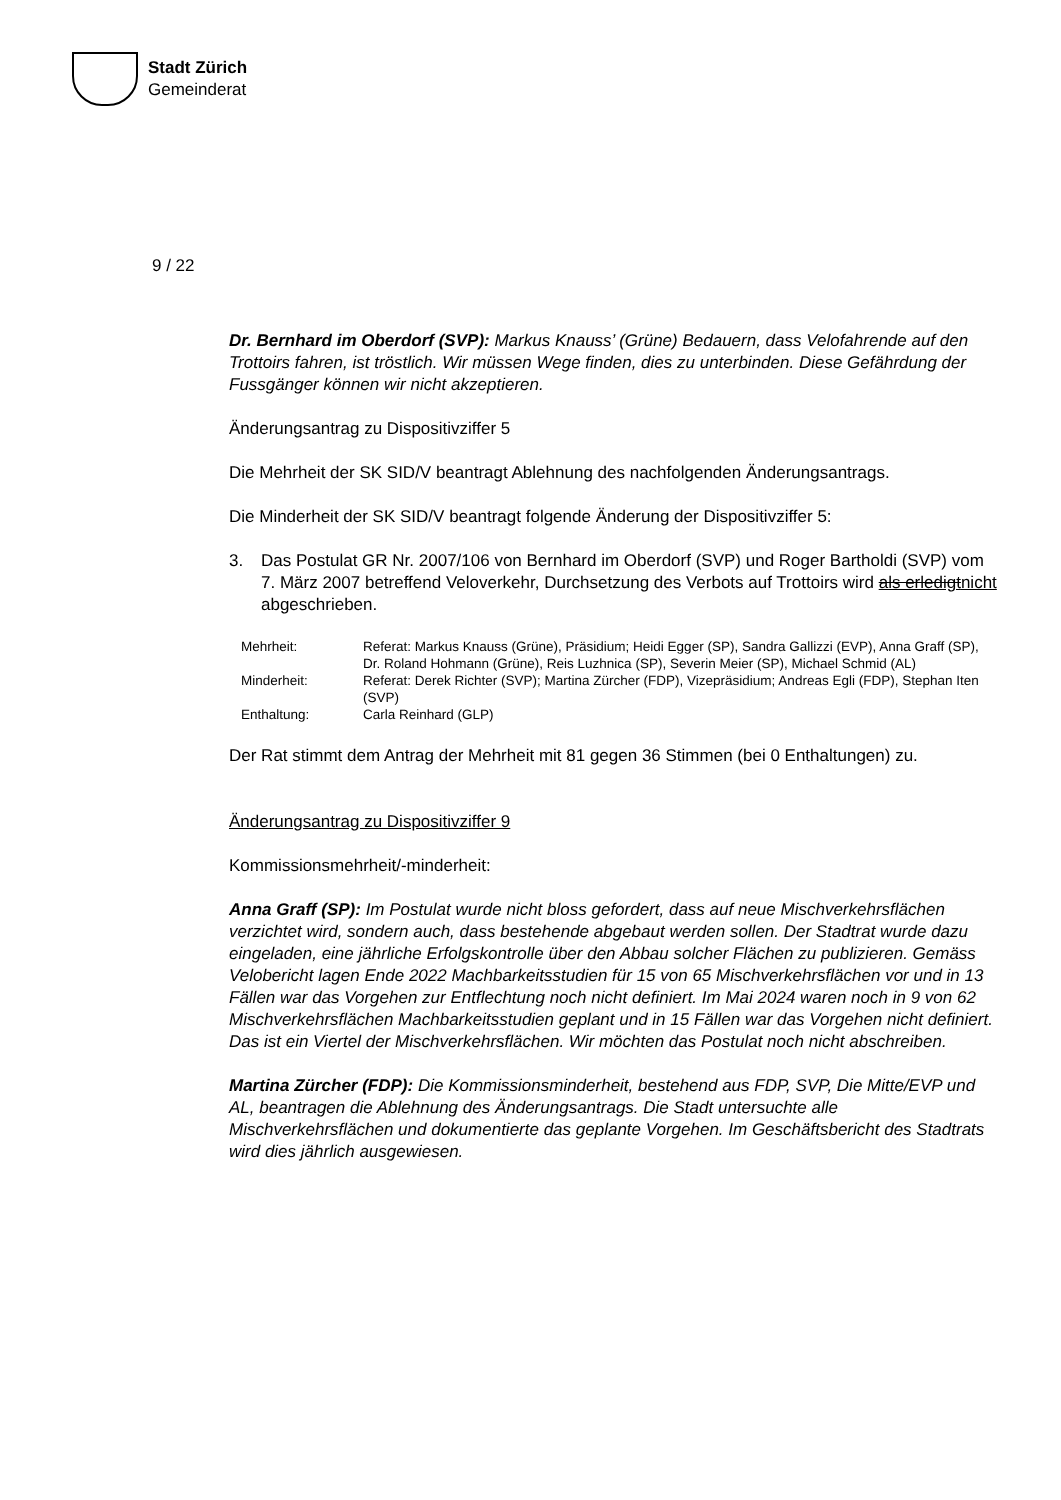Stadt Zürich
Gemeinderat
9 / 22
Dr. Bernhard im Oberdorf (SVP): Markus Knauss’ (Grüne) Bedauern, dass Velofahrende auf den Trottoirs fahren, ist tröstlich. Wir müssen Wege finden, dies zu unterbinden. Diese Gefährdung der Fussgänger können wir nicht akzeptieren.
Änderungsantrag zu Dispositivziffer 5
Die Mehrheit der SK SID/V beantragt Ablehnung des nachfolgenden Änderungsantrags.
Die Minderheit der SK SID/V beantragt folgende Änderung der Dispositivziffer 5:
3. Das Postulat GR Nr. 2007/106 von Bernhard im Oberdorf (SVP) und Roger Bartholdi (SVP) vom 7. März 2007 betreffend Veloverkehr, Durchsetzung des Verbots auf Trottoirs wird als erledigtnicht abgeschrieben.
Mehrheit: Referat: Markus Knauss (Grüne), Präsidium; Heidi Egger (SP), Sandra Gallizzi (EVP), Anna Graff (SP), Dr. Roland Hohmann (Grüne), Reis Luzhnica (SP), Severin Meier (SP), Michael Schmid (AL)
Minderheit: Referat: Derek Richter (SVP); Martina Zürcher (FDP), Vizepräsidium; Andreas Egli (FDP), Stephan Iten (SVP)
Enthaltung: Carla Reinhard (GLP)
Der Rat stimmt dem Antrag der Mehrheit mit 81 gegen 36 Stimmen (bei 0 Enthaltungen) zu.
Änderungsantrag zu Dispositivziffer 9
Kommissionsmehrheit/-minderheit:
Anna Graff (SP): Im Postulat wurde nicht bloss gefordert, dass auf neue Mischverkehrsflächen verzichtet wird, sondern auch, dass bestehende abgebaut werden sollen. Der Stadtrat wurde dazu eingeladen, eine jährliche Erfolgskontrolle über den Abbau solcher Flächen zu publizieren. Gemäss Velobericht lagen Ende 2022 Machbarkeitsstudien für 15 von 65 Mischverkehrsflächen vor und in 13 Fällen war das Vorgehen zur Entflechtung noch nicht definiert. Im Mai 2024 waren noch in 9 von 62 Mischverkehrsflächen Machbarkeitsstudien geplant und in 15 Fällen war das Vorgehen nicht definiert. Das ist ein Viertel der Mischverkehrsflächen. Wir möchten das Postulat noch nicht abschreiben.
Martina Zürcher (FDP): Die Kommissionsminderheit, bestehend aus FDP, SVP, Die Mitte/EVP und AL, beantragen die Ablehnung des Änderungsantrags. Die Stadt untersuchte alle Mischverkehrsflächen und dokumentierte das geplante Vorgehen. Im Geschäftsbericht des Stadtrats wird dies jährlich ausgewiesen.